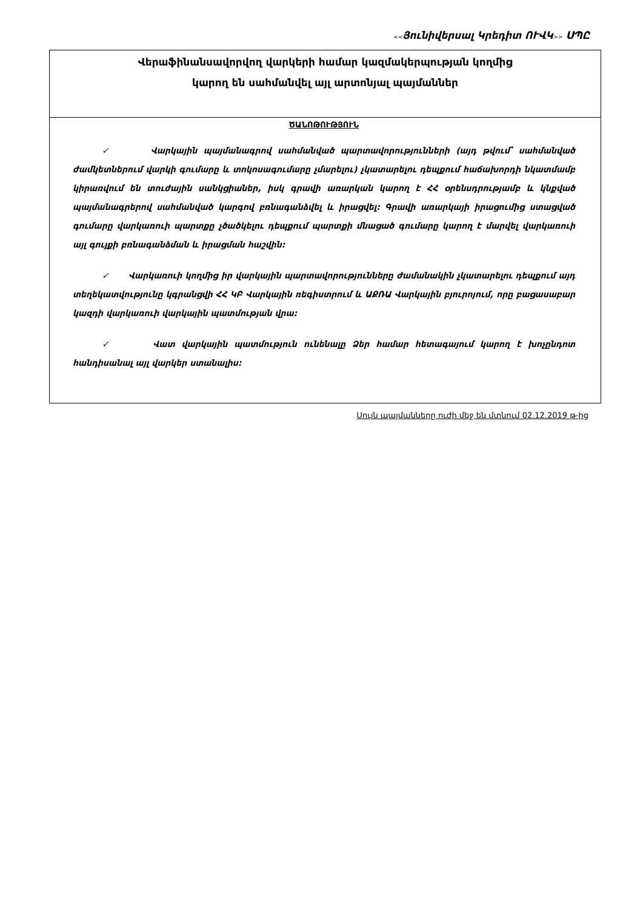<<Յունիվերսալ Կրեդիտ ՈՒՎԿ>> ՍՊԸ
| Վերաֆինանսավորվող վարկերի համար կազմակերպության կողմից կարող են սահմանվել այլ արտոնյալ պայմաններ |
| ԾԱՆՈԹՈՒԹՅՈՒՆ ✓ Վարկային պայմանագրով սահմանված պարտավորությունների (այդ թվում՝ սահմանված ժամկետներում վարկի գումարը և տոկոսագումարը չմարելու) չկատարելու դեպքում հաճախորդի նկատմամբ կիրառվում են տուժային սանկցիաներ, իսկ գրավի առարկան կարող է ՀՀ օրենսդրությամբ և կնքված պայմանագրերով սահմանված կարգով բռնագանձվել և իրացվել: Գրավի առարկայի իրացումից ստացված գումարը վարկառուի պարտքը չծածկելու դեպքում պարտքի մնացած գումարը կարող է մարվել վարկառուի այլ գույքի բռնագանձման և իրացման հաշվին: ✓ Վարկառուի կողմից իր վարկային պարտավորությունները ժամանակին չկատարելու դեպքում այդ տեղեկատվությունը կգրանցվի ՀՀ ԿԲ Վարկային ռեգիստրում և ԱՔՌԱ Վարկային բյուրոյում, որը բացասաբար կազդի վարկառուի վարկային պատմության վրա: ✓ Վատ վարկային պատմություն ունենալը Ձեր համար հետագայում կարող է խոչընդոտ հանդիսանալ այլ վարկեր ստանալիս: |
Սույն պայմանները ուժի մեջ են մտնում 02.12.2019 թ-ից